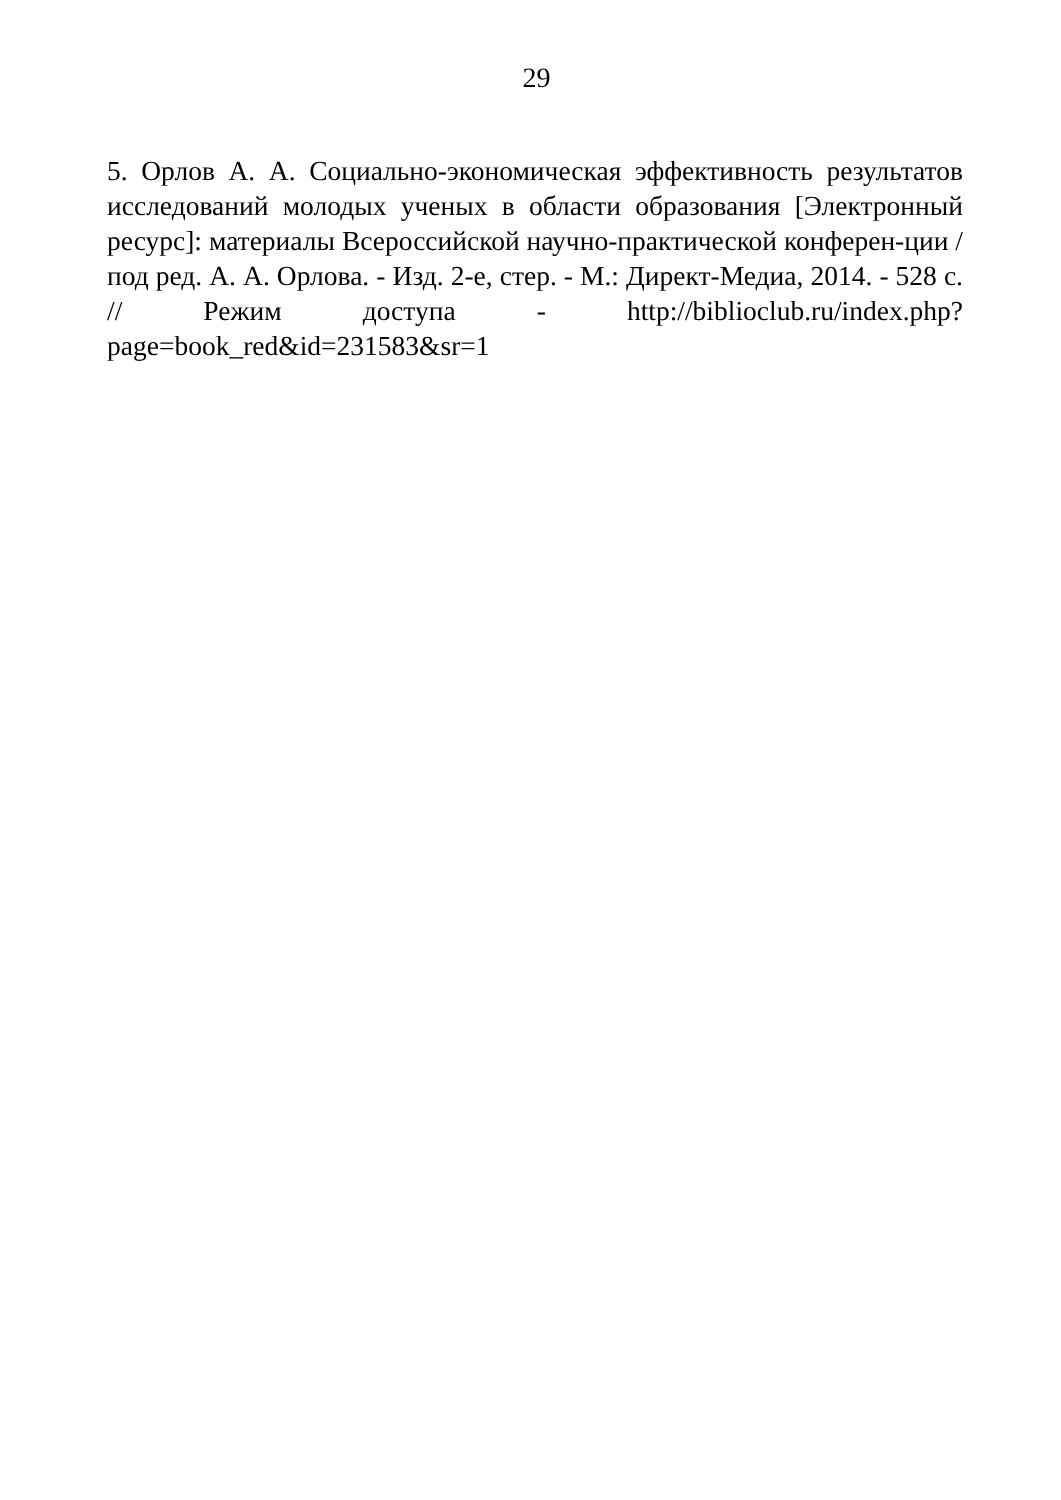29
5. Орлов А. А. Социально-экономическая эффективность результатов исследований молодых ученых в области образования [Электронный ресурс]: материалы Всероссийской научно-практической конферен-ции / под ред. А. А. Орлова. - Изд. 2-е, стер. - М.: Директ-Медиа, 2014. - 528 с. // Режим доступа - http://biblioclub.ru/index.php?page=book_red&id=231583&sr=1